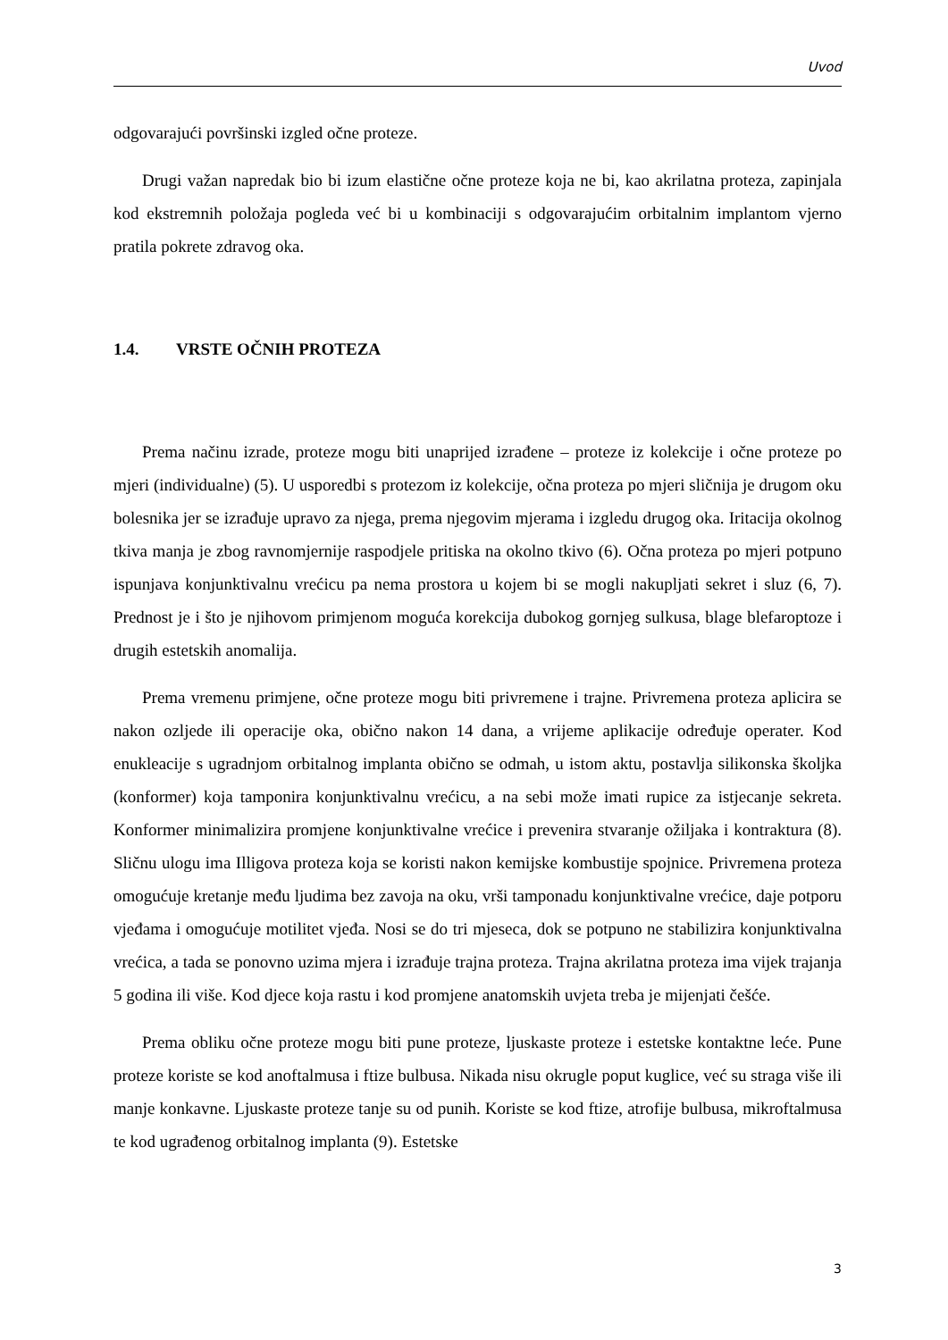Uvod
odgovarajući površinski izgled očne proteze.
Drugi važan napredak bio bi izum elastične očne proteze koja ne bi, kao akrilatna proteza, zapinjala kod ekstremnih položaja pogleda već bi u kombinaciji s odgovarajućim orbitalnim implantom vjerno pratila pokrete zdravog oka.
1.4. VRSTE OČNIH PROTEZA
Prema načinu izrade, proteze mogu biti unaprijed izrađene – proteze iz kolekcije i očne proteze po mjeri (individualne) (5). U usporedbi s protezom iz kolekcije, očna proteza po mjeri sličnija je drugom oku bolesnika jer se izrađuje upravo za njega, prema njegovim mjerama i izgledu drugog oka. Iritacija okolnog tkiva manja je zbog ravnomjernije raspodjele pritiska na okolno tkivo (6). Očna proteza po mjeri potpuno ispunjava konjunktivalnu vrećicu pa nema prostora u kojem bi se mogli nakupljati sekret i sluz (6, 7). Prednost je i što je njihovom primjenom moguća korekcija dubokog gornjeg sulkusa, blage blefaroptoze i drugih estetskih anomalija.
Prema vremenu primjene, očne proteze mogu biti privremene i trajne. Privremena proteza aplicira se nakon ozljede ili operacije oka, obično nakon 14 dana, a vrijeme aplikacije određuje operater. Kod enukleacije s ugradnjom orbitalnog implanta obično se odmah, u istom aktu, postavlja silikonska školjka (konformer) koja tamponira konjunktivalnu vrećicu, a na sebi može imati rupice za istjecanje sekreta. Konformer minimalizira promjene konjunktivalne vrećice i prevenira stvaranje ožiljaka i kontraktura (8). Sličnu ulogu ima Illigova proteza koja se koristi nakon kemijske kombustije spojnice. Privremena proteza omogućuje kretanje među ljudima bez zavoja na oku, vrši tamponadu konjunktivalne vrećice, daje potporu vjeđama i omogućuje motilitet vjeđa. Nosi se do tri mjeseca, dok se potpuno ne stabilizira konjunktivalna vrećica, a tada se ponovno uzima mjera i izrađuje trajna proteza. Trajna akrilatna proteza ima vijek trajanja 5 godina ili više. Kod djece koja rastu i kod promjene anatomskih uvjeta treba je mijenjati češće.
Prema obliku očne proteze mogu biti pune proteze, ljuskaste proteze i estetske kontaktne leće. Pune proteze koriste se kod anoftalmusa i ftize bulbusa. Nikada nisu okrugle poput kuglice, već su straga više ili manje konkavne. Ljuskaste proteze tanje su od punih. Koriste se kod ftize, atrofije bulbusa, mikroftalmusa te kod ugrađenog orbitalnog implanta (9). Estetske
3